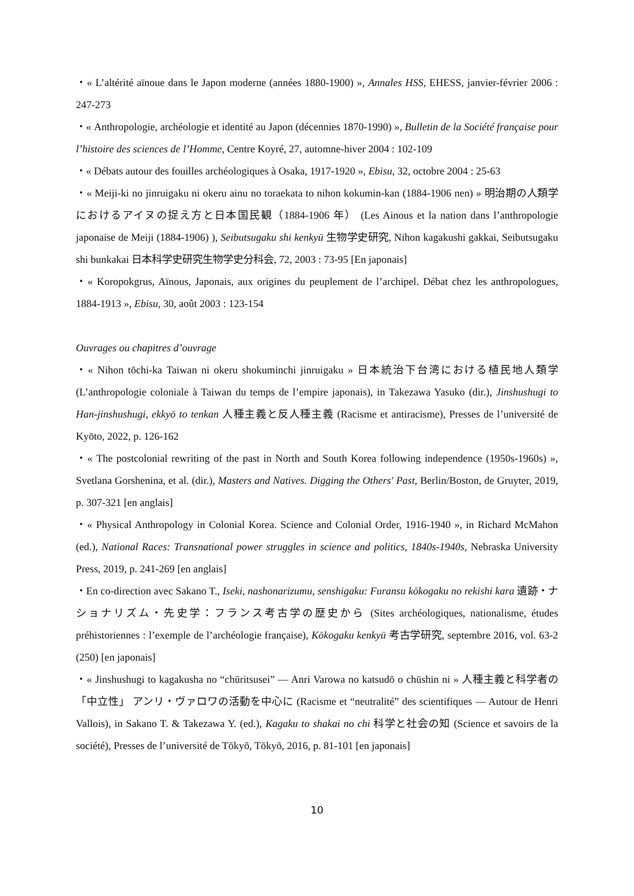・« L’altérité aïnoue dans le Japon moderne (années 1880-1900) », Annales HSS, EHESS, janvier-février 2006 : 247-273
・« Anthropologie, archéologie et identité au Japon (décennies 1870-1990) », Bulletin de la Société française pour l’histoire des sciences de l’Homme, Centre Koyré, 27, automne-hiver 2004 : 102-109
・« Débats autour des fouilles archéologiques à Osaka, 1917-1920 », Ebisu, 32, octobre 2004 : 25-63
・« Meiji-ki no jinruigaku ni okeru ainu no toraekata to nihon kokumin-kan (1884-1906 nen) » 明治期の人類学におけるアイヌの捉え方と日本国民観（1884-1906 年） (Les Ainous et la nation dans l’anthropologie japonaise de Meiji (1884-1906) ), Seibutsugaku shi kenkyū 生物学史研究, Nihon kagakushi gakkai, Seibutsugaku shi bunkakai 日本科学史研究生物学史分科会, 72, 2003 : 73-95 [En japonais]
・« Koropokgrus, Aïnous, Japonais, aux origines du peuplement de l’archipel. Débat chez les anthropologues, 1884-1913 », Ebisu, 30, août 2003 : 123-154
Ouvrages ou chapitres d’ouvrage
・« Nihon tōchi-ka Taiwan ni okeru shokuminchi jinruigaku » 日本統治下台湾における植民地人類学 (L’anthropologie coloniale à Taiwan du temps de l’empire japonais), in Takezawa Yasuko (dir.), Jinshushugi to Han-jinshushugi, ekkyō to tenkan 人種主義と反人種主義 (Racisme et antiracisme), Presses de l’université de Kyōto, 2022, p. 126-162
・« The postcolonial rewriting of the past in North and South Korea following independence (1950s-1960s) », Svetlana Gorshenina, et al. (dir.), Masters and Natives. Digging the Others' Past, Berlin/Boston, de Gruyter, 2019, p. 307-321 [en anglais]
・« Physical Anthropology in Colonial Korea. Science and Colonial Order, 1916-1940 », in Richard McMahon (ed.), National Races: Transnational power struggles in science and politics, 1840s-1940s, Nebraska University Press, 2019, p. 241-269 [en anglais]
・En co-direction avec Sakano T., Iseki, nashonarizumu, senshigaku: Furansu kōkogaku no rekishi kara 遺跡・ナショナリズム・先史学：フランス考古学の歴史から (Sites archéologiques, nationalisme, études préhistoriennes : l’exemple de l’archéologie française), Kōkogaku kenkyū 考古学研究, septembre 2016, vol. 63-2 (250) [en japonais]
・« Jinshushugi to kagakusha no “chūritsusei” — Anri Varowa no katsudō o chūshin ni » 人種主義と科学者の「中立性」 アンリ・ヴァロワの活動を中心に (Racisme et “neutralité” des scientifiques — Autour de Henri Vallois), in Sakano T. & Takezawa Y. (ed.), Kagaku to shakai no chi 科学と社会の知 (Science et savoirs de la société), Presses de l’université de Tōkyō, Tōkyō, 2016, p. 81-101 [en japonais]
10